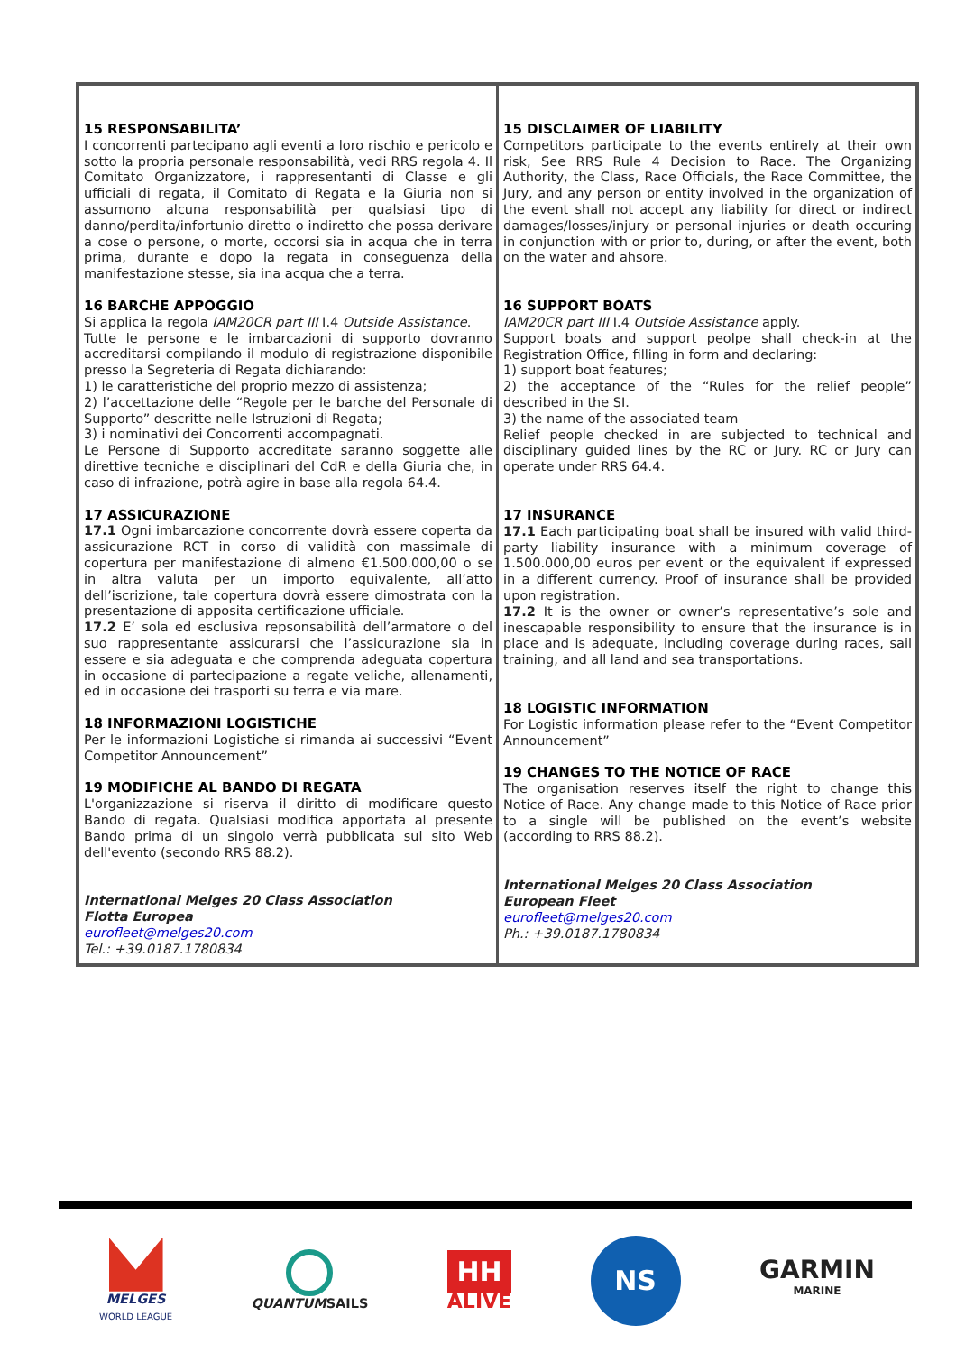| 15 RESPONSABILITA’ I concorrenti partecipano agli eventi a loro rischio e pericolo e sotto la propria personale responsabilità, vedi RRS regola 4. Il Comitato Organizzatore, i rappresentanti di Classe e gli ufficiali di regata, il Comitato di Regata e la Giuria non si assumono alcuna responsabilità per qualsiasi tipo di danno/perdita/infortunio diretto o indiretto che possa derivare a cose o persone, o morte, occorsi sia in acqua che in terra prima, durante e dopo la regata in conseguenza della manifestazione stesse, sia ina acqua che a terra. 16 BARCHE APPOGGIO Si applica la regola IAM20CR part III I.4 Outside Assistance . Tutte le persone e le imbarcazioni di supporto dovranno accreditarsi compilando il modulo di registrazione disponibile presso la Segreteria di Regata dichiarando: 1) le caratteristiche del proprio mezzo di assistenza; 2) l’accettazione delle “Regole per le barche del Personale di Supporto” descritte nelle Istruzioni di Regata; 3) i nominativi dei Concorrenti accompagnati. Le Persone di Supporto accreditate saranno soggette alle direttive tecniche e disciplinari del CdR e della Giuria che, in caso di infrazione, potrà agire in base alla regola 64.4. 17 ASSICURAZIONE 17.1 Ogni imbarcazione concorrente dovrà essere coperta da assicurazione RCT in corso di validità con massimale di copertura per manifestazione di almeno €1.500.000,00 o se in altra valuta per un importo equivalente, all’atto dell’iscrizione, tale copertura dovrà essere dimostrata con la presentazione di apposita certificazione ufficiale. 17.2 E’ sola ed esclusiva repsonsabilità dell’armatore o del suo rappresentante assicurarsi che l’assicurazione sia in essere e sia adeguata e che comprenda adeguata copertura in occasione di partecipazione a regate veliche, allenamenti, ed in occasione dei trasporti su terra e via mare. 18 INFORMAZIONI LOGISTICHE Per le informazioni Logistiche si rimanda ai successivi “Event Competitor Announcement” 19 MODIFICHE AL BANDO DI REGATA L'organizzazione si riserva il diritto di modificare questo Bando di regata. Qualsiasi modifica apportata al presente Bando prima di un singolo verrà pubblicata sul sito Web dell'evento (secondo RRS 88.2). International Melges 20 Class Association Flotta Europea eurofleet@melges20.com Tel.: +39.0187.1780834 | 15 DISCLAIMER OF LIABILITY Competitors participate to the events entirely at their own risk, See RRS Rule 4 Decision to Race. The Organizing Authority, the Class, Race Officials, the Race Committee, the Jury, and any person or entity involved in the organization of the event shall not accept any liability for direct or indirect damages/losses/injury or personal injuries or death occuring in conjunction with or prior to, during, or after the event, both on the water and ahsore. 16 SUPPORT BOATS IAM20CR part III I.4 Outside Assistance apply. Support boats and support peolpe shall check-in at the Registration Office, filling in form and declaring: 1) support boat features; 2) the acceptance of the “Rules for the relief people” described in the SI. 3) the name of the associated team Relief people checked in are subjected to technical and disciplinary guided lines by the RC or Jury. RC or Jury can operate under RRS 64.4. 17 INSURANCE 17.1 Each participating boat shall be insured with valid third-party liability insurance with a minimum coverage of 1.500.000,00 euros per event or the equivalent if expressed in a different currency. Proof of insurance shall be provided upon registration. 17.2 It is the owner or owner’s representative’s sole and inescapable responsibility to ensure that the insurance is in place and is adequate, including coverage during races, sail training, and all land and sea transportations. 18 LOGISTIC INFORMATION For Logistic information please refer to the “Event Competitor Announcement” 19 CHANGES TO THE NOTICE OF RACE The organisation reserves itself the right to change this Notice of Race. Any change made to this Notice of Race prior to a single will be published on the event’s website (according to RRS 88.2). International Melges 20 Class Association European Fleet eurofleet@melges20.com Ph.: +39.0187.1780834 |
MELGES
WORLD LEAGUE
QUANTUMSAILS
HH
ALIVE
NS
GARMIN
MARINE